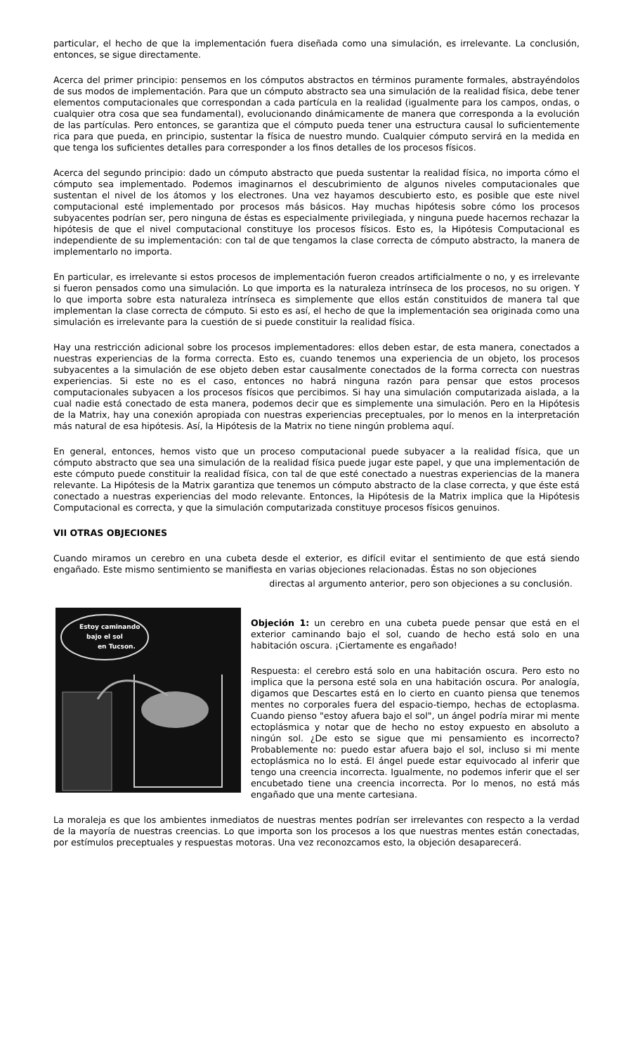particular, el hecho de que la implementación fuera diseñada como una simulación, es irrelevante. La conclusión, entonces, se sigue directamente.
Acerca del primer principio: pensemos en los cómputos abstractos en términos puramente formales, abstrayéndolos de sus modos de implementación. Para que un cómputo abstracto sea una simulación de la realidad física, debe tener elementos computacionales que correspondan a cada partícula en la realidad (igualmente para los campos, ondas, o cualquier otra cosa que sea fundamental), evolucionando dinámicamente de manera que corresponda a la evolución de las partículas. Pero entonces, se garantiza que el cómputo pueda tener una estructura causal lo suficientemente rica para que pueda, en principio, sustentar la física de nuestro mundo. Cualquier cómputo servirá en la medida en que tenga los suficientes detalles para corresponder a los finos detalles de los procesos físicos.
Acerca del segundo principio: dado un cómputo abstracto que pueda sustentar la realidad física, no importa cómo el cómputo sea implementado. Podemos imaginarnos el descubrimiento de algunos niveles computacionales que sustentan el nivel de los átomos y los electrones. Una vez hayamos descubierto esto, es posible que este nivel computacional esté implementado por procesos más básicos. Hay muchas hipótesis sobre cómo los procesos subyacentes podrían ser, pero ninguna de éstas es especialmente privilegiada, y ninguna puede hacernos rechazar la hipótesis de que el nivel computacional constituye los procesos físicos. Esto es, la Hipótesis Computacional es independiente de su implementación: con tal de que tengamos la clase correcta de cómputo abstracto, la manera de implementarlo no importa.
En particular, es irrelevante si estos procesos de implementación fueron creados artificialmente o no, y es irrelevante si fueron pensados como una simulación. Lo que importa es la naturaleza intrínseca de los procesos, no su origen. Y lo que importa sobre esta naturaleza intrínseca es simplemente que ellos están constituidos de manera tal que implementan la clase correcta de cómputo. Si esto es así, el hecho de que la implementación sea originada como una simulación es irrelevante para la cuestión de si puede constituir la realidad física.
Hay una restricción adicional sobre los procesos implementadores: ellos deben estar, de esta manera, conectados a nuestras experiencias de la forma correcta. Esto es, cuando tenemos una experiencia de un objeto, los procesos subyacentes a la simulación de ese objeto deben estar causalmente conectados de la forma correcta con nuestras experiencias. Si este no es el caso, entonces no habrá ninguna razón para pensar que estos procesos computacionales subyacen a los procesos físicos que percibimos. Si hay una simulación computarizada aislada, a la cual nadie está conectado de esta manera, podemos decir que es simplemente una simulación. Pero en la Hipótesis de la Matrix, hay una conexión apropiada con nuestras experiencias preceptuales, por lo menos en la interpretación más natural de esa hipótesis. Así, la Hipótesis de la Matrix no tiene ningún problema aquí.
En general, entonces, hemos visto que un proceso computacional puede subyacer a la realidad física, que un cómputo abstracto que sea una simulación de la realidad física puede jugar este papel, y que una implementación de este cómputo puede constituir la realidad física, con tal de que esté conectado a nuestras experiencias de la manera relevante. La Hipótesis de la Matrix garantiza que tenemos un cómputo abstracto de la clase correcta, y que éste está conectado a nuestras experiencias del modo relevante. Entonces, la Hipótesis de la Matrix implica que la Hipótesis Computacional es correcta, y que la simulación computarizada constituye procesos físicos genuinos.
VII OTRAS OBJECIONES
Cuando miramos un cerebro en una cubeta desde el exterior, es difícil evitar el sentimiento de que está siendo engañado. Este mismo sentimiento se manifiesta en varias objeciones relacionadas. Éstas no son objeciones
directas al argumento anterior, pero son objeciones a su conclusión.
Estoy caminando
bajo el sol
en Tucson.
Objeción 1: un cerebro en una cubeta puede pensar que está en el exterior caminando bajo el sol, cuando de hecho está solo en una habitación oscura. ¡Ciertamente es engañado!
Respuesta: el cerebro está solo en una habitación oscura. Pero esto no implica que la persona esté sola en una habitación oscura. Por analogía, digamos que Descartes está en lo cierto en cuanto piensa que tenemos mentes no corporales fuera del espacio-tiempo, hechas de ectoplasma. Cuando pienso "estoy afuera bajo el sol", un ángel podría mirar mi mente ectoplásmica y notar que de hecho no estoy expuesto en absoluto a ningún sol. ¿De esto se sigue que mi pensamiento es incorrecto? Probablemente no: puedo estar afuera bajo el sol, incluso si mi mente ectoplásmica no lo está. El ángel puede estar equivocado al inferir que tengo una creencia incorrecta. Igualmente, no podemos inferir que el ser encubetado tiene una creencia incorrecta. Por lo menos, no está más engañado que una mente cartesiana.
La moraleja es que los ambientes inmediatos de nuestras mentes podrían ser irrelevantes con respecto a la verdad de la mayoría de nuestras creencias. Lo que importa son los procesos a los que nuestras mentes están conectadas, por estímulos preceptuales y respuestas motoras. Una vez reconozcamos esto, la objeción desaparecerá.